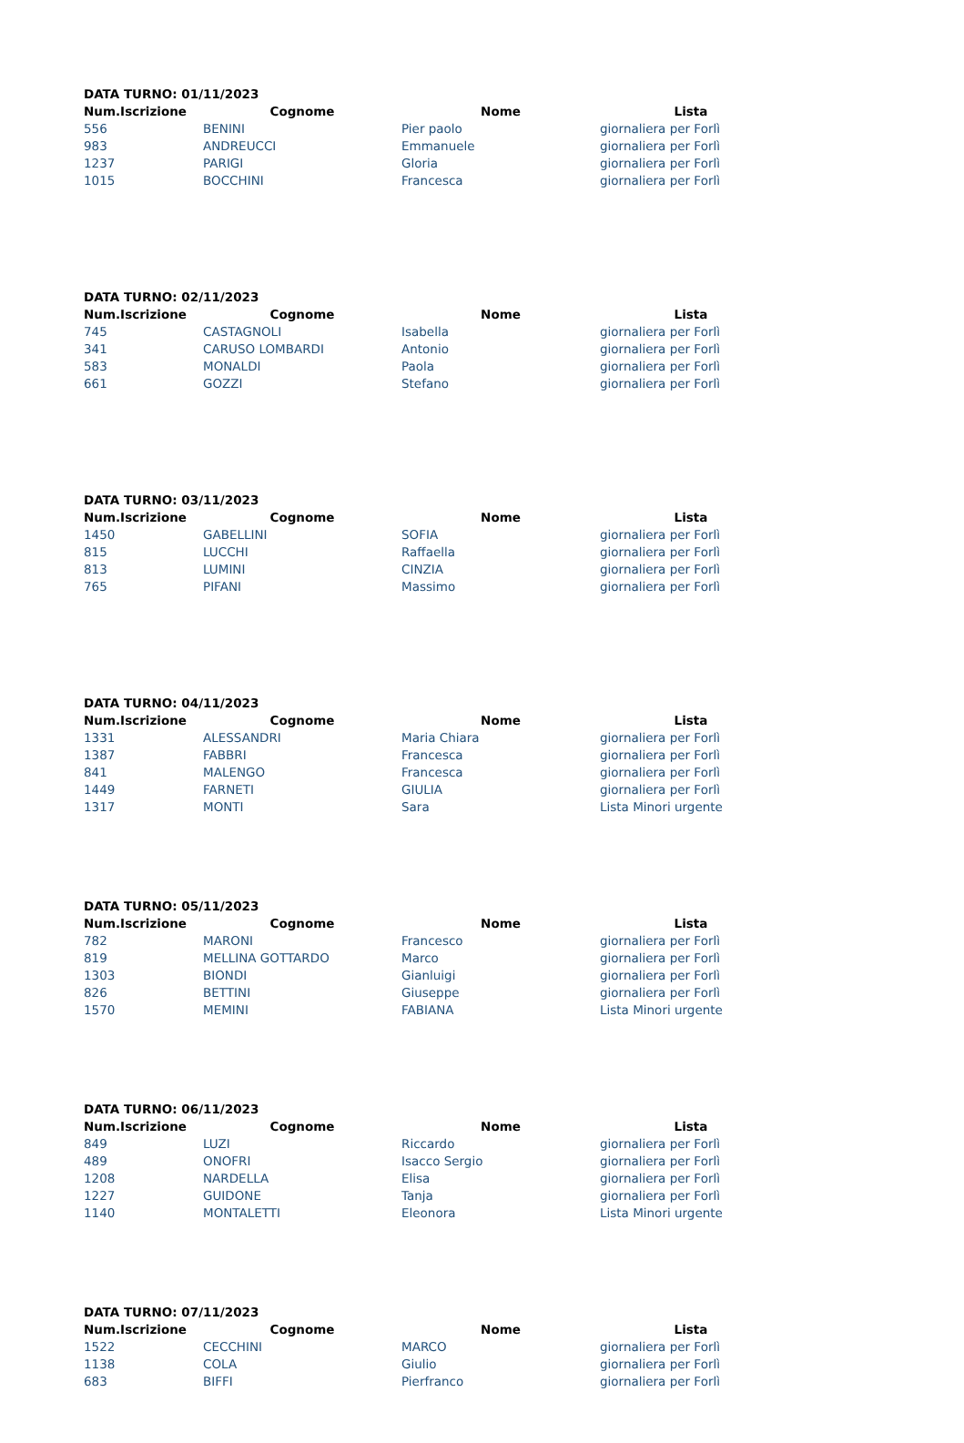DATA TURNO: 01/11/2023
| Num.Iscrizione | Cognome | Nome | Lista |
| --- | --- | --- | --- |
| 556 | BENINI | Pier paolo | giornaliera per Forlì |
| 983 | ANDREUCCI | Emmanuele | giornaliera per Forlì |
| 1237 | PARIGI | Gloria | giornaliera per Forlì |
| 1015 | BOCCHINI | Francesca | giornaliera per Forlì |
DATA TURNO: 02/11/2023
| Num.Iscrizione | Cognome | Nome | Lista |
| --- | --- | --- | --- |
| 745 | CASTAGNOLI | Isabella | giornaliera per Forlì |
| 341 | CARUSO LOMBARDI | Antonio | giornaliera per Forlì |
| 583 | MONALDI | Paola | giornaliera per Forlì |
| 661 | GOZZI | Stefano | giornaliera per Forlì |
DATA TURNO: 03/11/2023
| Num.Iscrizione | Cognome | Nome | Lista |
| --- | --- | --- | --- |
| 1450 | GABELLINI | SOFIA | giornaliera per Forlì |
| 815 | LUCCHI | Raffaella | giornaliera per Forlì |
| 813 | LUMINI | CINZIA | giornaliera per Forlì |
| 765 | PIFANI | Massimo | giornaliera per Forlì |
DATA TURNO: 04/11/2023
| Num.Iscrizione | Cognome | Nome | Lista |
| --- | --- | --- | --- |
| 1331 | ALESSANDRI | Maria Chiara | giornaliera per Forlì |
| 1387 | FABBRI | Francesca | giornaliera per Forlì |
| 841 | MALENGO | Francesca | giornaliera per Forlì |
| 1449 | FARNETI | GIULIA | giornaliera per Forlì |
| 1317 | MONTI | Sara | Lista Minori urgente |
DATA TURNO: 05/11/2023
| Num.Iscrizione | Cognome | Nome | Lista |
| --- | --- | --- | --- |
| 782 | MARONI | Francesco | giornaliera per Forlì |
| 819 | MELLINA GOTTARDO | Marco | giornaliera per Forlì |
| 1303 | BIONDI | Gianluigi | giornaliera per Forlì |
| 826 | BETTINI | Giuseppe | giornaliera per Forlì |
| 1570 | MEMINI | FABIANA | Lista Minori urgente |
DATA TURNO: 06/11/2023
| Num.Iscrizione | Cognome | Nome | Lista |
| --- | --- | --- | --- |
| 849 | LUZI | Riccardo | giornaliera per Forlì |
| 489 | ONOFRI | Isacco Sergio | giornaliera per Forlì |
| 1208 | NARDELLA | Elisa | giornaliera per Forlì |
| 1227 | GUIDONE | Tanja | giornaliera per Forlì |
| 1140 | MONTALETTI | Eleonora | Lista Minori urgente |
DATA TURNO: 07/11/2023
| Num.Iscrizione | Cognome | Nome | Lista |
| --- | --- | --- | --- |
| 1522 | CECCHINI | MARCO | giornaliera per Forlì |
| 1138 | COLA | Giulio | giornaliera per Forlì |
| 683 | BIFFI | Pierfranco | giornaliera per Forlì |